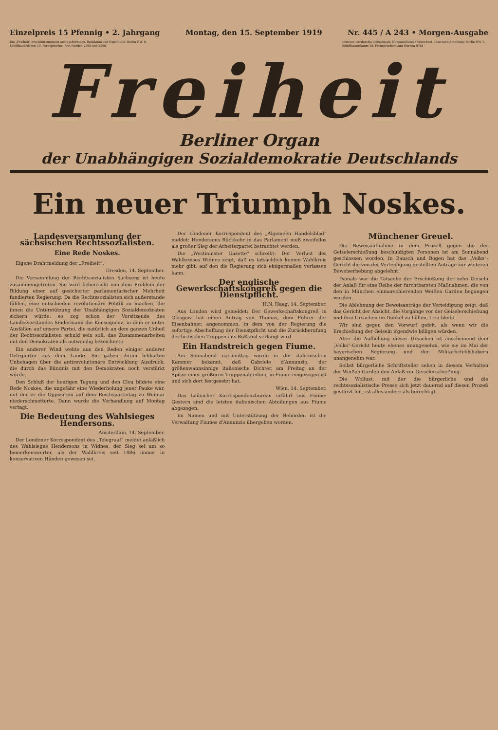Einzelpreis 15 Pfennig • 2. Jahrgang Montag, den 15. September 1919 Nr. 445 / A 243 • Morgen-Ausgabe
Die „Freiheit“ erscheint morgens und nachmittags. Redaktion und Expedition: Berlin NW. 6, Schiffbauerdamm 19. Fernsprecher: Amt Norden 2595 und 2596.
Inserate werden die achtgespalt. Nonpareillezeile berechnet. Inseraten-Abteilung: Berlin NW. 6, Schiffbauerdamm 19. Fernsprecher: Amt Norden 9768
Freiheit
Berliner Organ
der Unabhängigen Sozialdemokratie Deutschlands
Ein neuer Triumph Noskes.
Landesversammlung der sächsischen Rechtssozialisten.
Eine Rede Noskes.
Eigene Drahtmeldung der „Freiheit“.
Dresden, 14. September.
Die Versammlung der Rechtssozialisten Sachsens ist heute zusammengetreten. Sie wird beherrscht von dem Problem der Bildung einer auf gesicherter parlamentarischer Mehrheit fundierten Regierung. Da die Rechtssozialisten sich außerstande fühlen, eine entschieden revolutionäre Politik zu machen, die ihnen die Unterstützung der Unabhängigen Sozialdemokraten sichern würde, so zog schon der Vorsitzende des Landesvorstandes Sindermann die Konsequenz, in dem er unter Ausfällen auf unsere Partei, die natürlich an dem ganzen Unheil der Rechtssozialisten schuld sein soll, das Zusammenarbeiten mit den Demokraten als notwendig bezeichnete.
Ein anderer Wind wehte aus den Reden einiger anderer Delegierter aus dem Lande. Sie gaben ihrem lebhaften Unbehagen über die antirevolutionäre Entwicklung Ausdruck, die durch das Bündnis mit den Demokraten noch verstärkt würde.
Den Schluß der heutigen Tagung und den Clou bildete eine Rede Noskes, die ungefähr eine Wiederholung jener Pauke war, mit der er die Opposition auf dem Reichsparteitag zu Weimar niederschmetterte. Dann wurde die Verhandlung auf Montag vertagt.
Die Bedeutung des Wahlsieges Hendersons.
Amsterdam, 14. September.
Der Londoner Korrespondent des „Telegraaf“ meldet anläßlich des Wahlsieges Hendersons in Widnes, der Sieg sei um so bemerkenswerter, als der Wahlkreis seit 1886 immer in konservativen Händen gewesen sei.
Der Londoner Korrespondent des „Algemeen Handelsblad“ meldet: Hendersons Rückkehr in das Parlament muß zweifellos als großer Sieg der Arbeiterpartei betrachtet werden.
Die „Westminster Gazette“ schreibt: Der Verlust des Wahlkreises Widnes zeigt, daß es tatsächlich keinen Wahlkreis mehr gibt, auf den die Regierung sich einigermaßen verlassen kann.
Der englische Gewerkschaftskongreß gegen die Dienstpflicht.
H.N. Haag, 14. September.
Aus London wird gemeldet: Der Gewerkschaftskongreß in Glasgow hat einen Antrag von Thomas, dem Führer der Eisenbahner, angenommen, in dem von der Regierung die sofortige Abschaffung der Dienstpflicht und die Zurückberufung der britischen Truppen aus Rußland verlangt wird.
Ein Handstreich gegen Fiume.
Am Sonnabend nachmittag wurde in der italienischen Kammer bekannt, daß Gabriele d'Annunzio, der größenwahnsinnige italienische Dichter, am Freitag an der Spitze einer größeren Truppenabteilung in Fiume eingezogen ist und sich dort festgesetzt hat.
Wien, 14. September.
Das Laibacher Korrespondenzbureau erfährt aus Fiume: Gestern sind die letzten italienischen Abteilungen aus Fiume abgezogen.
Im Namen und mit Unterstützung der Behörden ist die Verwaltung Fiumes d'Annunzio übergeben worden.
Münchener Greuel.
Die Beweisaufnahme in dem Prozeß gegen die der Geiselerschießung beschuldigten Personen ist am Sonnabend geschlossen worden. In Bausch und Bogen hat das „Volks“-Gericht die von der Verteidigung gestellten Anträge zur weiteren Beweiserhebung abgelehnt.
Damals war die Tatsache der Erschießung der zehn Geiseln der Anlaß für eine Reihe der furchtbarsten Maßnahmen, die von den in München einmarschierenden Weißen Garden begangen wurden.
Die Ablehnung der Beweisanträge der Verteidigung zeigt, daß das Gericht der Absicht, die Vorgänge vor der Geiselerschießung und ihre Ursachen im Dunkel zu hüllen, treu bleibt.
Wir sind gegen den Vorwurf gefeit, als wenn wir die Erschießung der Geiseln irgendwie billigen würden.
Aber die Aufhellung dieser Ursachen ist anscheinend dem „Volks“-Gericht heute ebenso unangenehm, wie sie im Mai der bayerischen Regierung und den Militärbefehlshabern unangenehm war.
Selbst bürgerliche Schriftsteller sehen in diesem Verhalten der Weißen Garden den Anlaß zur Geiselerschießung.
Die Wollust, mit der die bürgerliche und die rechtssozialistische Presse sich jetzt dauernd auf diesen Prozeß gestürzt hat, ist alles andere als berechtigt.